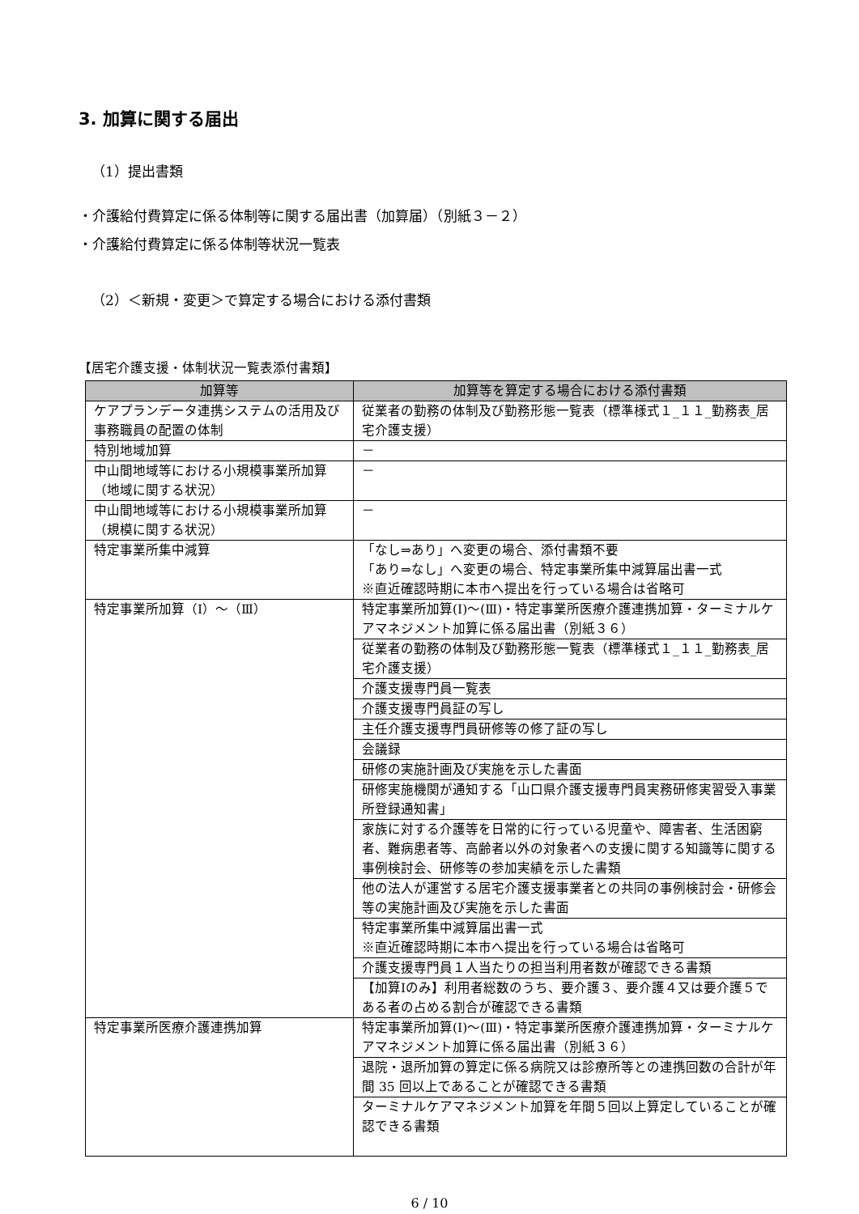3. 加算に関する届出
（1）提出書類
・介護給付費算定に係る体制等に関する届出書（加算届）（別紙３－２）
・介護給付費算定に係る体制等状況一覧表
（2）＜新規・変更＞で算定する場合における添付書類
【居宅介護支援・体制状況一覧表添付書類】
| 加算等 | 加算等を算定する場合における添付書類 |
| --- | --- |
| ケアプランデータ連携システムの活用及び事務職員の配置の体制 | 従業者の勤務の体制及び勤務形態一覧表（標準様式１_１１_勤務表_居宅介護支援） |
| 特別地域加算 | － |
| 中山間地域等における小規模事業所加算（地域に関する状況） | － |
| 中山間地域等における小規模事業所加算（規模に関する状況） | － |
| 特定事業所集中減算 | 「なし⇒あり」へ変更の場合、添付書類不要 「あり⇒なし」へ変更の場合、特定事業所集中減算届出書一式 ※直近確認時期に本市へ提出を行っている場合は省略可 |
| 特定事業所加算（Ⅰ）～（Ⅲ） | 特定事業所加算(Ⅰ)～(Ⅲ)・特定事業所医療介護連携加算・ターミナルケアマネジメント加算に係る届出書（別紙３６） |
| | 従業者の勤務の体制及び勤務形態一覧表（標準様式１_１１_勤務表_居宅介護支援） |
| | 介護支援専門員一覧表 |
| | 介護支援専門員証の写し |
| | 主任介護支援専門員研修等の修了証の写し |
| | 会議録 |
| | 研修の実施計画及び実施を示した書面 |
| | 研修実施機関が通知する「山口県介護支援専門員実務研修実習受入事業所登録通知書」 |
| | 家族に対する介護等を日常的に行っている児童や、障害者、生活困窮者、難病患者等、高齢者以外の対象者への支援に関する知識等に関する事例検討会、研修等の参加実績を示した書類 |
| | 他の法人が運営する居宅介護支援事業者との共同の事例検討会・研修会等の実施計画及び実施を示した書面 |
| | 特定事業所集中減算届出書一式 ※直近確認時期に本市へ提出を行っている場合は省略可 |
| | 介護支援専門員１人当たりの担当利用者数が確認できる書類 |
| | 【加算Ⅰのみ】利用者総数のうち、要介護３、要介護４又は要介護５である者の占める割合が確認できる書類 |
| 特定事業所医療介護連携加算 | 特定事業所加算(Ⅰ)～(Ⅲ)・特定事業所医療介護連携加算・ターミナルケアマネジメント加算に係る届出書（別紙３６） |
| | 退院・退所加算の算定に係る病院又は診療所等との連携回数の合計が年間 35 回以上であることが確認できる書類 |
| | ターミナルケアマネジメント加算を年間５回以上算定していることが確認できる書類 |
6 / 10